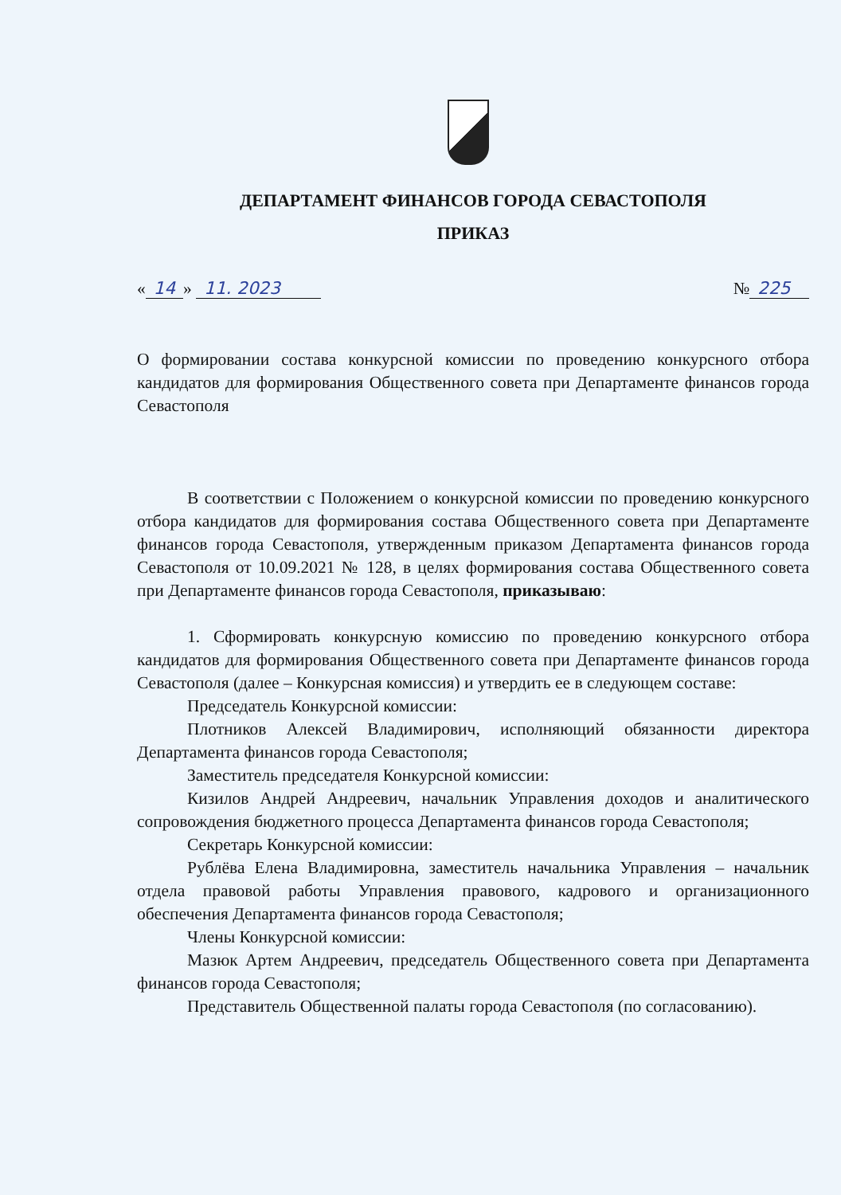ДЕПАРТАМЕНТ ФИНАНСОВ ГОРОДА СЕВАСТОПОЛЯ
ПРИКАЗ
« 14 » 11. 2023 № 225
О формировании состава конкурсной комиссии по проведению конкурсного отбора кандидатов для формирования Общественного совета при Департаменте финансов города Севастополя
В соответствии с Положением о конкурсной комиссии по проведению конкурсного отбора кандидатов для формирования состава Общественного совета при Департаменте финансов города Севастополя, утвержденным приказом Департамента финансов города Севастополя от 10.09.2021 № 128, в целях формирования состава Общественного совета при Департаменте финансов города Севастополя, приказываю:
1. Сформировать конкурсную комиссию по проведению конкурсного отбора кандидатов для формирования Общественного совета при Департаменте финансов города Севастополя (далее – Конкурсная комиссия) и утвердить ее в следующем составе:
Председатель Конкурсной комиссии:
Плотников Алексей Владимирович, исполняющий обязанности директора Департамента финансов города Севастополя;
Заместитель председателя Конкурсной комиссии:
Кизилов Андрей Андреевич, начальник Управления доходов и аналитического сопровождения бюджетного процесса Департамента финансов города Севастополя;
Секретарь Конкурсной комиссии:
Рублёва Елена Владимировна, заместитель начальника Управления – начальник отдела правовой работы Управления правового, кадрового и организационного обеспечения Департамента финансов города Севастополя;
Члены Конкурсной комиссии:
Мазюк Артем Андреевич, председатель Общественного совета при Департамента финансов города Севастополя;
Представитель Общественной палаты города Севастополя (по согласованию).